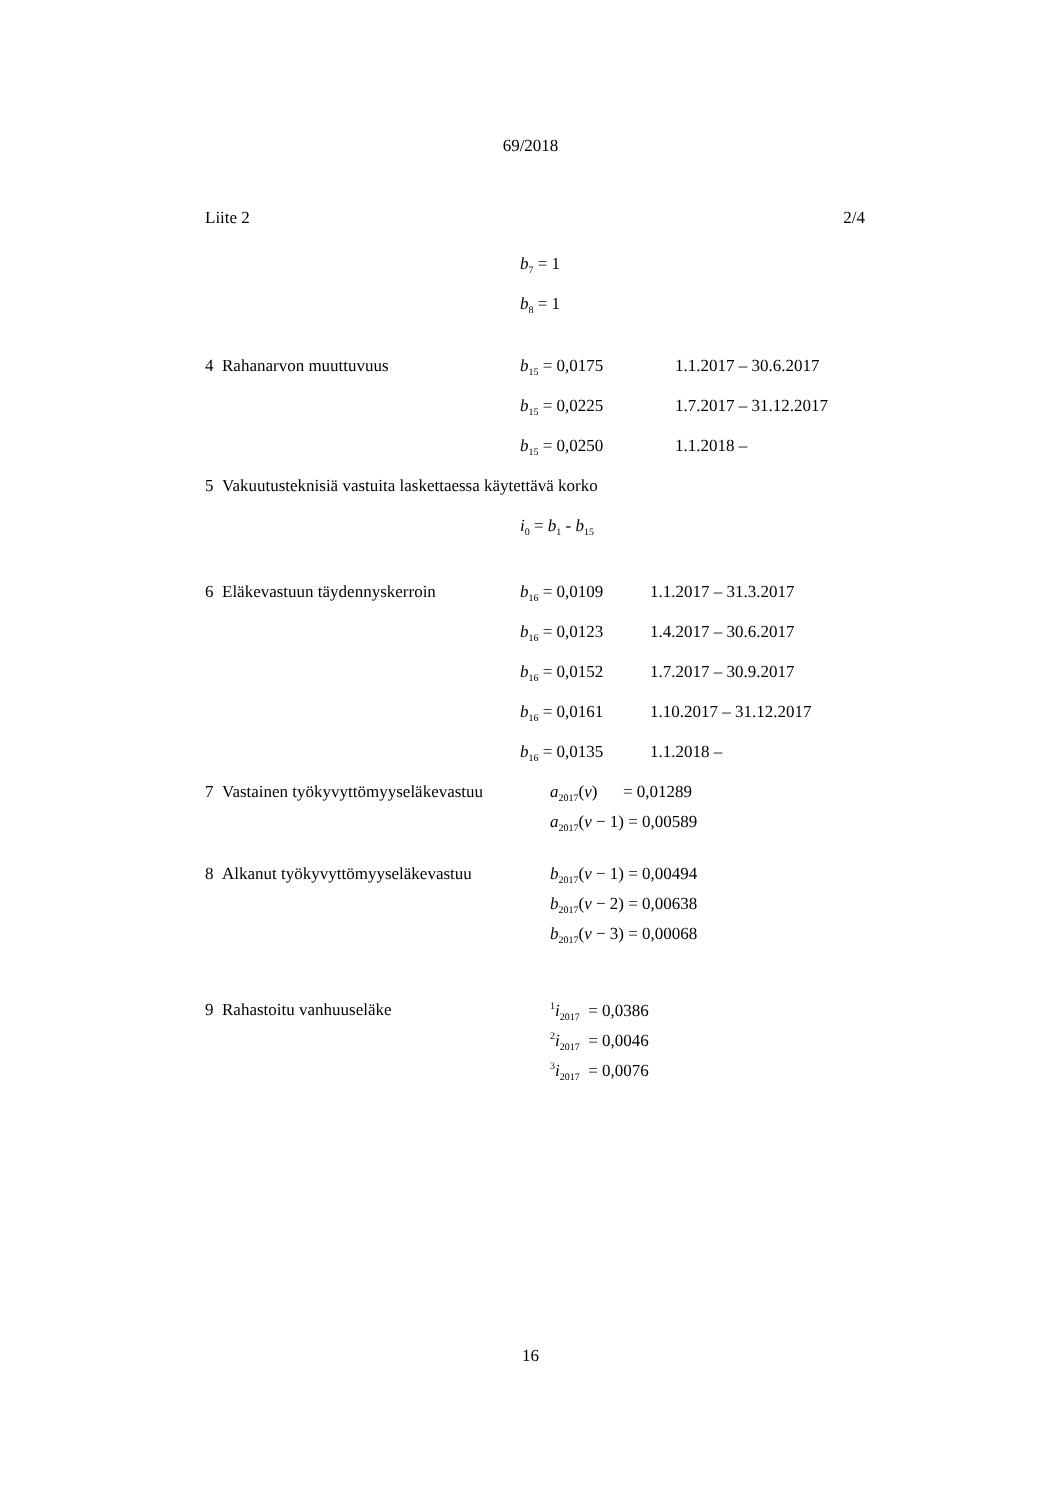69/2018
Liite 2 2/4
b<sub>7</sub> = 1
b<sub>8</sub> = 1
4 Rahanarvon muuttuvuus b<sub>15</sub> = 0,0175 1.1.2017 – 30.6.2017
b<sub>15</sub> = 0,0225 1.7.2017 – 31.12.2017
b<sub>15</sub> = 0,0250 1.1.2018 –
5 Vakuutusteknisiä vastuita laskettaessa käytettävä korko
i<sub>0</sub> = b<sub>1</sub> - b<sub>15</sub>
6 Eläkevastuun täydennyskerroin b<sub>16</sub> = 0,0109 1.1.2017 – 31.3.2017
b<sub>16</sub> = 0,0123 1.4.2017 – 30.6.2017
b<sub>16</sub> = 0,0152 1.7.2017 – 30.9.2017
b<sub>16</sub> = 0,0161 1.10.2017 – 31.12.2017
b<sub>16</sub> = 0,0135 1.1.2018 –
7 Vastainen työkyvyttömyyseläkevastuu a<sub>2017</sub>(v) = 0,01289
a<sub>2017</sub>(v − 1) = 0,00589
8 Alkanut työkyvyttömyyseläkevastuu b<sub>2017</sub>(v − 1) = 0,00494
b<sub>2017</sub>(v − 2) = 0,00638
b<sub>2017</sub>(v − 3) = 0,00068
9 Rahastoitu vanhuuseläke <sup>1</sup>i<sub>2017</sub> = 0,0386
<sup>2</sup> i<sub>2017</sub> = 0,0046
<sup>3</sup> i<sub>2017</sub> = 0,0076
16